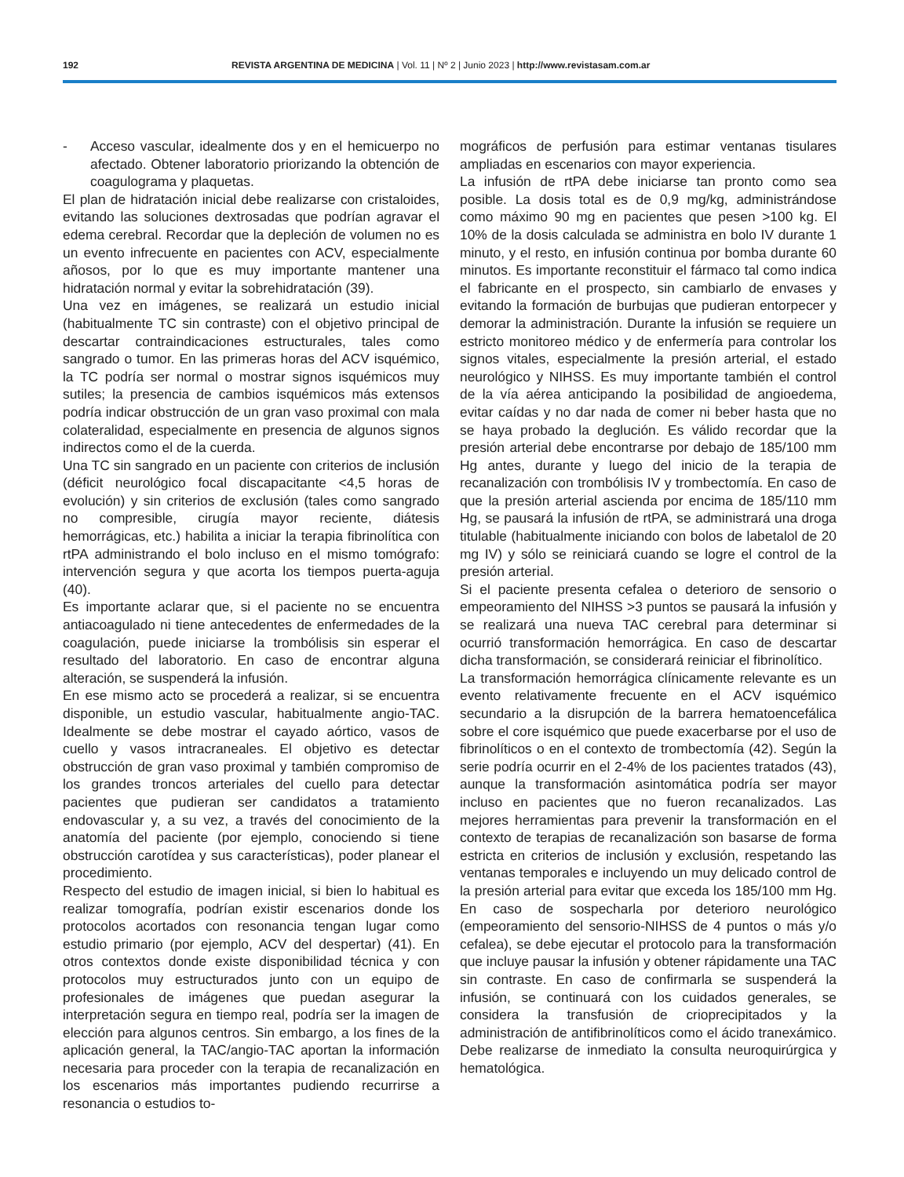192 REVISTA ARGENTINA DE MEDICINA | Vol. 11 | Nº 2 | Junio 2023 | http://www.revistasam.com.ar
- Acceso vascular, idealmente dos y en el hemicuerpo no afectado. Obtener laboratorio priorizando la obtención de coagulograma y plaquetas.
El plan de hidratación inicial debe realizarse con cristaloides, evitando las soluciones dextrosadas que podrían agravar el edema cerebral. Recordar que la depleción de volumen no es un evento infrecuente en pacientes con ACV, especialmente añosos, por lo que es muy importante mantener una hidratación normal y evitar la sobrehidratación (39).
Una vez en imágenes, se realizará un estudio inicial (habitualmente TC sin contraste) con el objetivo principal de descartar contraindicaciones estructurales, tales como sangrado o tumor. En las primeras horas del ACV isquémico, la TC podría ser normal o mostrar signos isquémicos muy sutiles; la presencia de cambios isquémicos más extensos podría indicar obstrucción de un gran vaso proximal con mala colateralidad, especialmente en presencia de algunos signos indirectos como el de la cuerda.
Una TC sin sangrado en un paciente con criterios de inclusión (déficit neurológico focal discapacitante <4,5 horas de evolución) y sin criterios de exclusión (tales como sangrado no compresible, cirugía mayor reciente, diátesis hemorrágicas, etc.) habilita a iniciar la terapia fibrinolítica con rtPA administrando el bolo incluso en el mismo tomógrafo: intervención segura y que acorta los tiempos puerta-aguja (40).
Es importante aclarar que, si el paciente no se encuentra antiacoagulado ni tiene antecedentes de enfermedades de la coagulación, puede iniciarse la trombólisis sin esperar el resultado del laboratorio. En caso de encontrar alguna alteración, se suspenderá la infusión.
En ese mismo acto se procederá a realizar, si se encuentra disponible, un estudio vascular, habitualmente angio-TAC. Idealmente se debe mostrar el cayado aórtico, vasos de cuello y vasos intracraneales. El objetivo es detectar obstrucción de gran vaso proximal y también compromiso de los grandes troncos arteriales del cuello para detectar pacientes que pudieran ser candidatos a tratamiento endovascular y, a su vez, a través del conocimiento de la anatomía del paciente (por ejemplo, conociendo si tiene obstrucción carotídea y sus características), poder planear el procedimiento.
Respecto del estudio de imagen inicial, si bien lo habitual es realizar tomografía, podrían existir escenarios donde los protocolos acortados con resonancia tengan lugar como estudio primario (por ejemplo, ACV del despertar) (41). En otros contextos donde existe disponibilidad técnica y con protocolos muy estructurados junto con un equipo de profesionales de imágenes que puedan asegurar la interpretación segura en tiempo real, podría ser la imagen de elección para algunos centros. Sin embargo, a los fines de la aplicación general, la TAC/angio-TAC aportan la información necesaria para proceder con la terapia de recanalización en los escenarios más importantes pudiendo recurrirse a resonancia o estudios to-
mográficos de perfusión para estimar ventanas tisulares ampliadas en escenarios con mayor experiencia.
La infusión de rtPA debe iniciarse tan pronto como sea posible. La dosis total es de 0,9 mg/kg, administrándose como máximo 90 mg en pacientes que pesen >100 kg. El 10% de la dosis calculada se administra en bolo IV durante 1 minuto, y el resto, en infusión continua por bomba durante 60 minutos. Es importante reconstituir el fármaco tal como indica el fabricante en el prospecto, sin cambiarlo de envases y evitando la formación de burbujas que pudieran entorpecer y demorar la administración. Durante la infusión se requiere un estricto monitoreo médico y de enfermería para controlar los signos vitales, especialmente la presión arterial, el estado neurológico y NIHSS. Es muy importante también el control de la vía aérea anticipando la posibilidad de angioedema, evitar caídas y no dar nada de comer ni beber hasta que no se haya probado la deglución. Es válido recordar que la presión arterial debe encontrarse por debajo de 185/100 mm Hg antes, durante y luego del inicio de la terapia de recanalización con trombólisis IV y trombectomía. En caso de que la presión arterial ascienda por encima de 185/110 mm Hg, se pausará la infusión de rtPA, se administrará una droga titulable (habitualmente iniciando con bolos de labetalol de 20 mg IV) y sólo se reiniciará cuando se logre el control de la presión arterial.
Si el paciente presenta cefalea o deterioro de sensorio o empeoramiento del NIHSS >3 puntos se pausará la infusión y se realizará una nueva TAC cerebral para determinar si ocurrió transformación hemorrágica. En caso de descartar dicha transformación, se considerará reiniciar el fibrinolítico.
La transformación hemorrágica clínicamente relevante es un evento relativamente frecuente en el ACV isquémico secundario a la disrupción de la barrera hematoencefálica sobre el core isquémico que puede exacerbarse por el uso de fibrinolíticos o en el contexto de trombectomía (42). Según la serie podría ocurrir en el 2-4% de los pacientes tratados (43), aunque la transformación asintomática podría ser mayor incluso en pacientes que no fueron recanalizados. Las mejores herramientas para prevenir la transformación en el contexto de terapias de recanalización son basarse de forma estricta en criterios de inclusión y exclusión, respetando las ventanas temporales e incluyendo un muy delicado control de la presión arterial para evitar que exceda los 185/100 mm Hg. En caso de sospecharla por deterioro neurológico (empeoramiento del sensorio-NIHSS de 4 puntos o más y/o cefalea), se debe ejecutar el protocolo para la transformación que incluye pausar la infusión y obtener rápidamente una TAC sin contraste. En caso de confirmarla se suspenderá la infusión, se continuará con los cuidados generales, se considera la transfusión de crioprecipitados y la administración de antifibrinolíticos como el ácido tranexámico. Debe realizarse de inmediato la consulta neuroquirúrgica y hematológica.